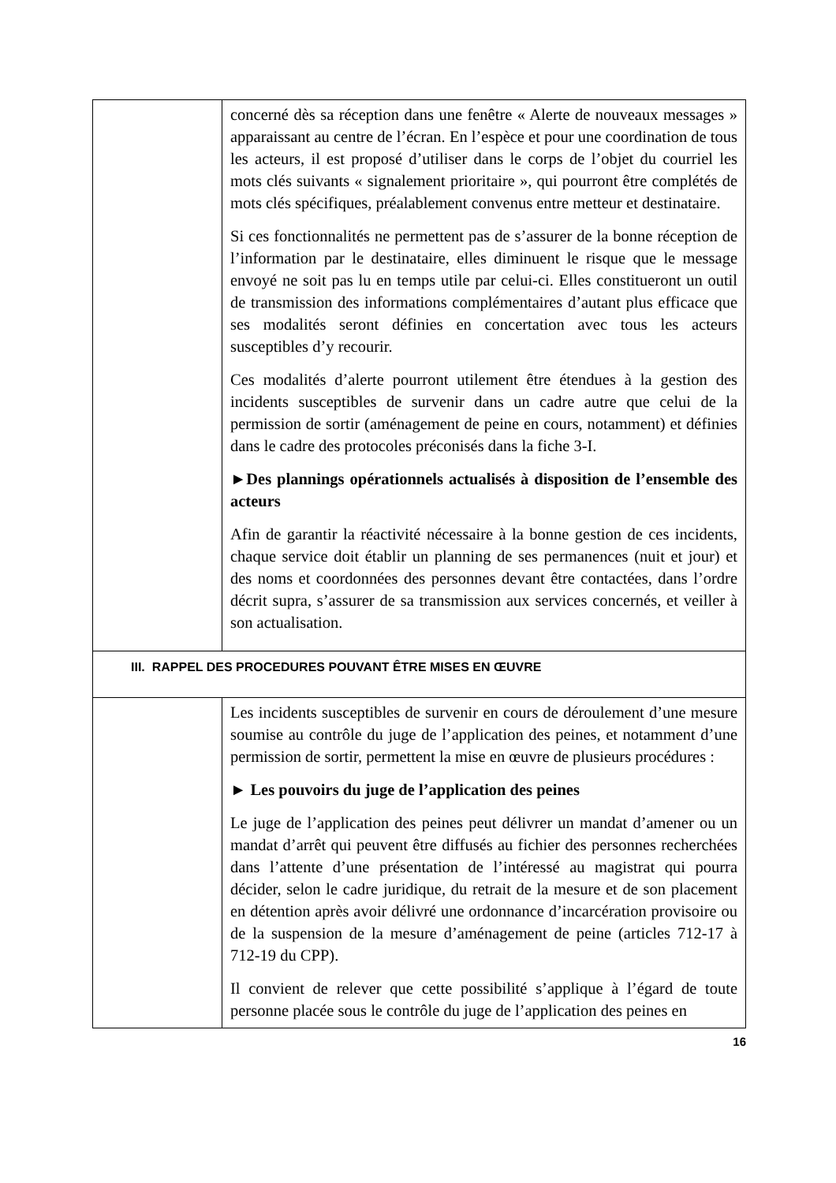| | concerné dès sa réception dans une fenêtre « Alerte de nouveaux messages » apparaissant au centre de l’écran. En l’espèce et pour une coordination de tous les acteurs, il est proposé d’utiliser dans le corps de l’objet du courriel les mots clés suivants « signalement prioritaire », qui pourront être complétés de mots clés spécifiques, préalablement convenus entre metteur et destinataire. Si ces fonctionnalités ne permettent pas de s’assurer de la bonne réception de l’information par le destinataire, elles diminuent le risque que le message envoyé ne soit pas lu en temps utile par celui-ci. Elles constitueront un outil de transmission des informations complémentaires d’autant plus efficace que ses modalités seront définies en concertation avec tous les acteurs susceptibles d’y recourir. Ces modalités d’alerte pourront utilement être étendues à la gestion des incidents susceptibles de survenir dans un cadre autre que celui de la permission de sortir (aménagement de peine en cours, notamment) et définies dans le cadre des protocoles préconisés dans la fiche 3-I. ►Des plannings opérationnels actualisés à disposition de l’ensemble des acteurs Afin de garantir la réactivité nécessaire à la bonne gestion de ces incidents, chaque service doit établir un planning de ses permanences (nuit et jour) et des noms et coordonnées des personnes devant être contactées, dans l’ordre décrit supra, s’assurer de sa transmission aux services concernés, et veiller à son actualisation. |
| III. RAPPEL DES PROCEDURES POUVANT ÊTRE MISES EN ŒUVRE | |
| | Les incidents susceptibles de survenir en cours de déroulement d’une mesure soumise au contrôle du juge de l’application des peines, et notamment d’une permission de sortir, permettent la mise en œuvre de plusieurs procédures : ► Les pouvoirs du juge de l’application des peines Le juge de l’application des peines peut délivrer un mandat d’amener ou un mandat d’arrêt qui peuvent être diffusés au fichier des personnes recherchées dans l’attente d’une présentation de l’intéressé au magistrat qui pourra décider, selon le cadre juridique, du retrait de la mesure et de son placement en détention après avoir délivré une ordonnance d’incarcération provisoire ou de la suspension de la mesure d’aménagement de peine (articles 712-17 à 712-19 du CPP). Il convient de relever que cette possibilité s’applique à l’égard de toute personne placée sous le contrôle du juge de l’application des peines en |
16